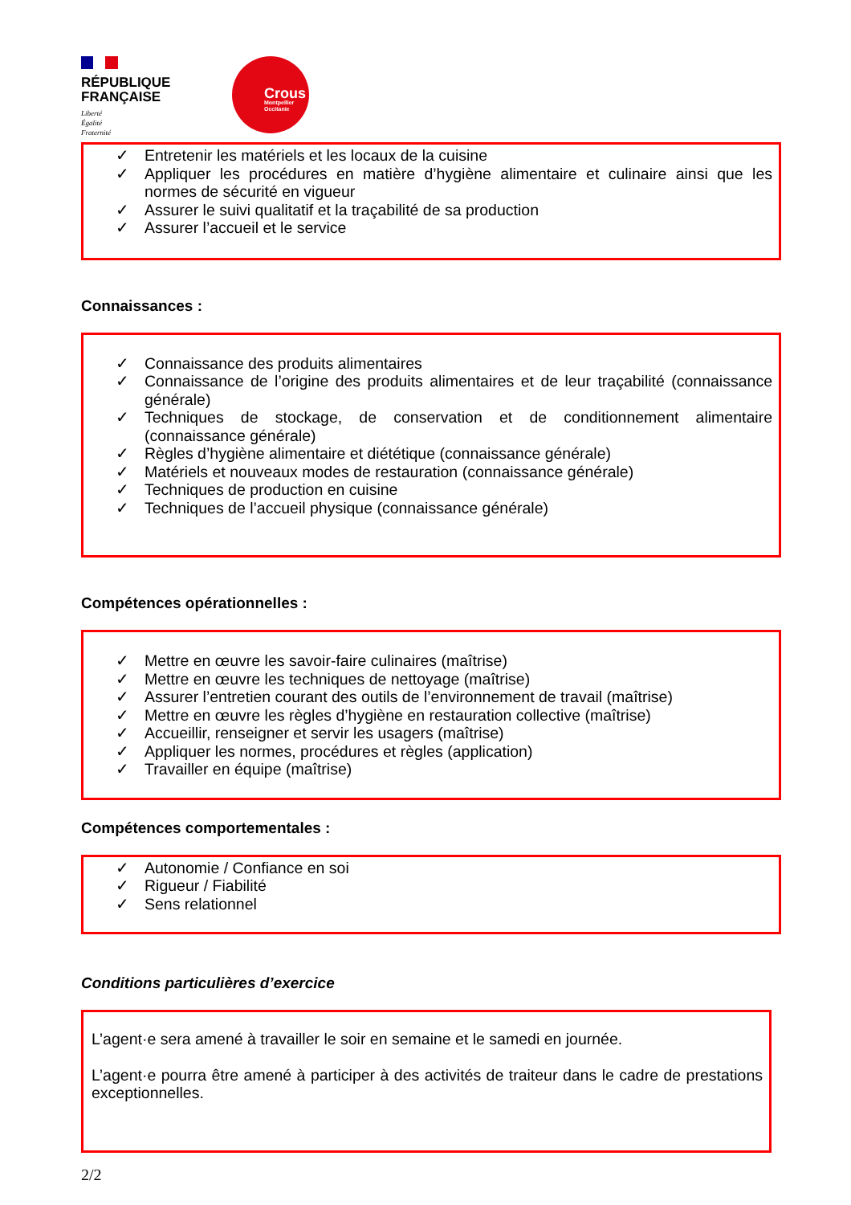RÉPUBLIQUE
FRANÇAISE
Liberté
Égalité
Fraternité
Crous
Montpellier
Occitanie
✓ Entretenir les matériels et les locaux de la cuisine
✓ Appliquer les procédures en matière d’hygiène alimentaire et culinaire ainsi que les normes de sécurité en vigueur
✓ Assurer le suivi qualitatif et la traçabilité de sa production
✓ Assurer l’accueil et le service
Connaissances :
✓ Connaissance des produits alimentaires
✓ Connaissance de l’origine des produits alimentaires et de leur traçabilité (connaissance générale)
✓ Techniques de stockage, de conservation et de conditionnement alimentaire (connaissance générale)
✓ Règles d’hygiène alimentaire et diététique (connaissance générale)
✓ Matériels et nouveaux modes de restauration (connaissance générale)
✓ Techniques de production en cuisine
✓ Techniques de l’accueil physique (connaissance générale)
Compétences opérationnelles :
✓ Mettre en œuvre les savoir-faire culinaires (maîtrise)
✓ Mettre en œuvre les techniques de nettoyage (maîtrise)
✓ Assurer l’entretien courant des outils de l’environnement de travail (maîtrise)
✓ Mettre en œuvre les règles d’hygiène en restauration collective (maîtrise)
✓ Accueillir, renseigner et servir les usagers (maîtrise)
✓ Appliquer les normes, procédures et règles (application)
✓ Travailler en équipe (maîtrise)
Compétences comportementales :
✓ Autonomie / Confiance en soi
✓ Rigueur / Fiabilité
✓ Sens relationnel
Conditions particulières d’exercice
L’agent·e sera amené à travailler le soir en semaine et le samedi en journée.
L’agent·e pourra être amené à participer à des activités de traiteur dans le cadre de prestations exceptionnelles.
2/2